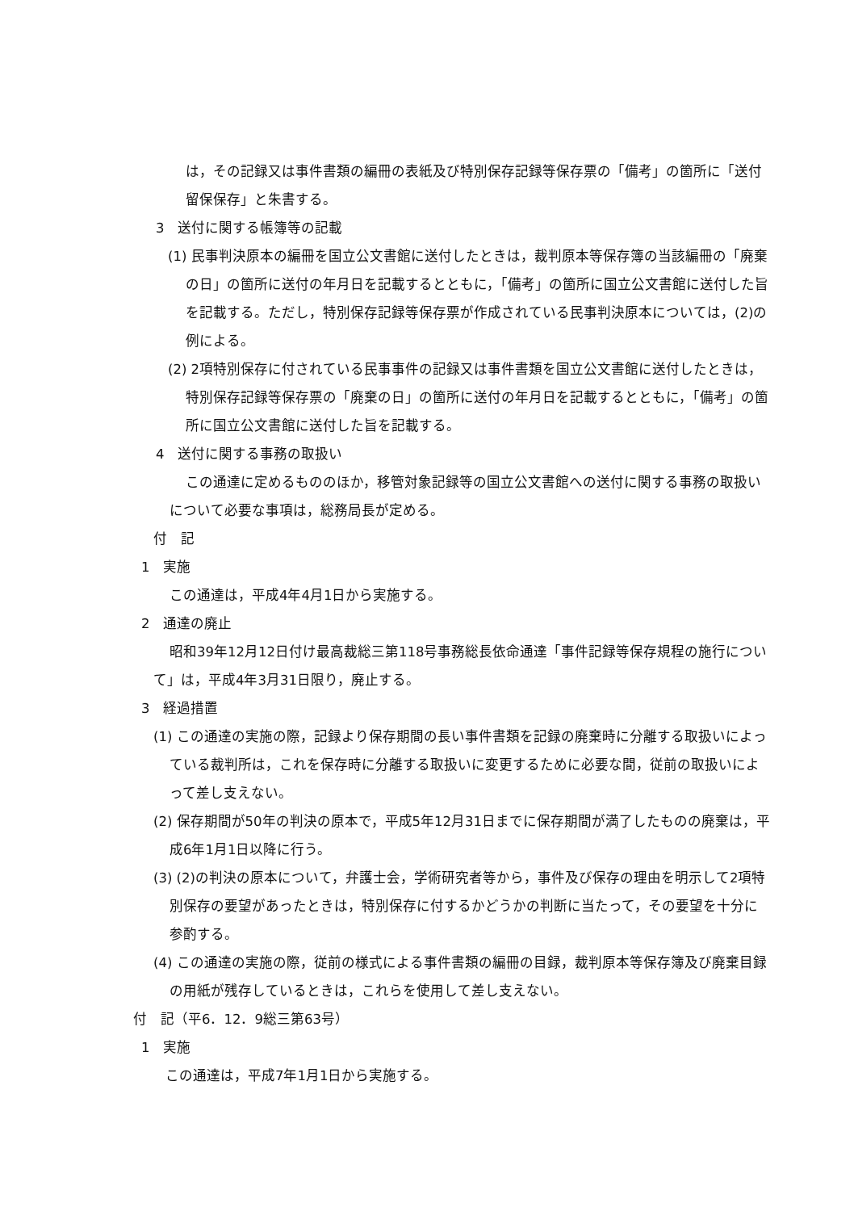は，その記録又は事件書類の編冊の表紙及び特別保存記録等保存票の「備考」の箇所に「送付留保保存」と朱書する。
3　送付に関する帳簿等の記載
(1) 民事判決原本の編冊を国立公文書館に送付したときは，裁判原本等保存簿の当該編冊の「廃棄の日」の箇所に送付の年月日を記載するとともに，「備考」の箇所に国立公文書館に送付した旨を記載する。ただし，特別保存記録等保存票が作成されている民事判決原本については，(2)の例による。
(2) 2項特別保存に付されている民事事件の記録又は事件書類を国立公文書館に送付したときは，特別保存記録等保存票の「廃棄の日」の箇所に送付の年月日を記載するとともに，「備考」の箇所に国立公文書館に送付した旨を記載する。
4　送付に関する事務の取扱い
この通達に定めるもののほか，移管対象記録等の国立公文書館への送付に関する事務の取扱いについて必要な事項は，総務局長が定める。
付　記
1　実施
この通達は，平成4年4月1日から実施する。
2　通達の廃止
昭和39年12月12日付け最高裁総三第118号事務総長依命通達「事件記録等保存規程の施行について」は，平成4年3月31日限り，廃止する。
3　経過措置
(1) この通達の実施の際，記録より保存期間の長い事件書類を記録の廃棄時に分離する取扱いによっている裁判所は，これを保存時に分離する取扱いに変更するために必要な間，従前の取扱いによって差し支えない。
(2) 保存期間が50年の判決の原本で，平成5年12月31日までに保存期間が満了したものの廃棄は，平成6年1月1日以降に行う。
(3) (2)の判決の原本について，弁護士会，学術研究者等から，事件及び保存の理由を明示して2項特別保存の要望があったときは，特別保存に付するかどうかの判断に当たって，その要望を十分に参酌する。
(4) この通達の実施の際，従前の様式による事件書類の編冊の目録，裁判原本等保存簿及び廃棄目録の用紙が残存しているときは，これらを使用して差し支えない。
付　記（平6．12．9総三第63号）
1　実施
この通達は，平成7年1月1日から実施する。